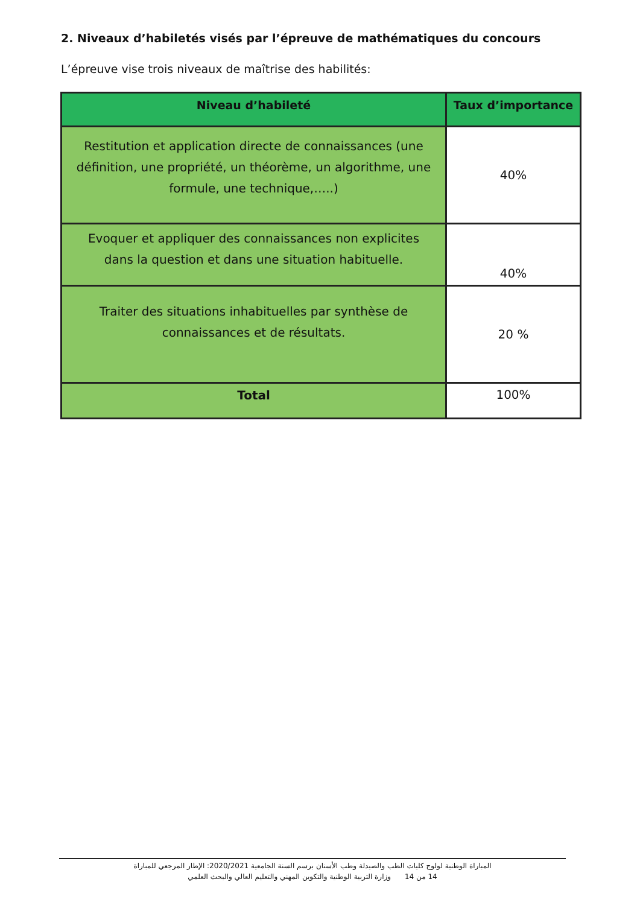2. Niveaux d’habiletés visés par l’épreuve de mathématiques du concours
L’épreuve vise trois niveaux de maîtrise des habilités:
| Niveau d’habileté | Taux d’importance |
| --- | --- |
| Restitution et application directe de connaissances (une définition, une propriété, un théorème, un algorithme, une formule, une technique,…..) | 40% |
| Evoquer et appliquer des connaissances non explicites dans la question et dans une situation habituelle. | 40% |
| Traiter des situations inhabituelles par synthèse de connaissances et de résultats. | 20 % |
| Total | 100% |
المباراة الوطنية لولوج كليات الطب والصيدلة وطب الأسنان برسم السنة الجامعية 2020/2021: الإطار المرجعي للمباراة
وزارة التربية الوطنية والتكوين المهني والتعليم العالي والبحث العلمي 14 من 14